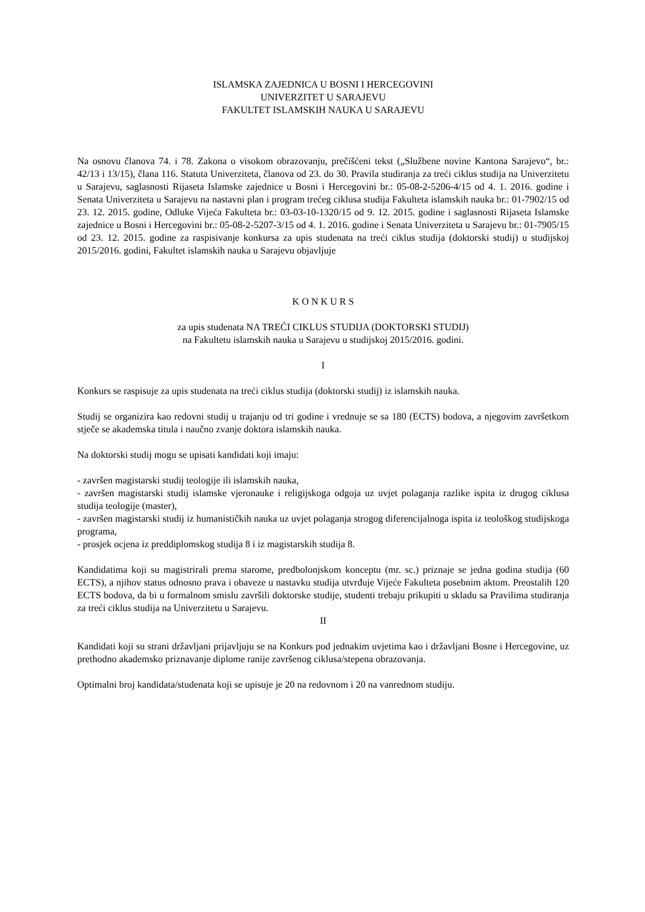ISLAMSKA ZAJEDNICA U BOSNI I HERCEGOVINI
UNIVERZITET U SARAJEVU
FAKULTET ISLAMSKIH NAUKA U SARAJEVU
Na osnovu članova 74. i 78. Zakona o visokom obrazovanju, prečišćeni tekst („Službene novine Kantona Sarajevo“, br.: 42/13 i 13/15), člana 116. Statuta Univerziteta, članova od 23. do 30. Pravila studiranja za treći ciklus studija na Univerzitetu u Sarajevu, saglasnosti Rijaseta Islamske zajednice u Bosni i Hercegovini br.: 05-08-2-5206-4/15 od 4. 1. 2016. godine i Senata Univerziteta u Sarajevu na nastavni plan i program trećeg ciklusa studija Fakulteta islamskih nauka br.: 01-7902/15 od 23. 12. 2015. godine, Odluke Vijeća Fakulteta br.: 03-03-10-1320/15 od 9. 12. 2015. godine i saglasnosti Rijaseta Islamske zajednice u Bosni i Hercegovini br.: 05-08-2-5207-3/15 od 4. 1. 2016. godine i Senata Univerziteta u Sarajevu br.: 01-7905/15 od 23. 12. 2015. godine za raspisivanje konkursa za upis studenata na treći ciklus studija (doktorski studij) u studijskoj 2015/2016. godini, Fakultet islamskih nauka u Sarajevu objavljuje
K O N K U R S
za upis studenata NA TREĆI CIKLUS STUDIJA (DOKTORSKI STUDIJ)
na Fakultetu islamskih nauka u Sarajevu u studijskoj 2015/2016. godini.
I
Konkurs se raspisuje za upis studenata na treći ciklus studija (doktorski studij) iz islamskih nauka.
Studij se organizira kao redovni studij u trajanju od tri godine i vrednuje se sa 180 (ECTS) bodova, a njegovim završetkom stječe se akademska titula i naučno zvanje doktora islamskih nauka.
Na doktorski studij mogu se upisati kandidati koji imaju:
- završen magistarski studij teologije ili islamskih nauka,
- završen magistarski studij islamske vjeronauke i religijskoga odgoja uz uvjet polaganja razlike ispita iz drugog ciklusa studija teologije (master),
- završen magistarski studij iz humanističkih nauka uz uvjet polaganja strogog diferencijalnoga ispita iz teološkog studijskoga programa,
- prosjek ocjena iz preddiplomskog studija 8 i iz magistarskih studija 8.
Kandidatima koji su magistrirali prema starome, predbolonjskom konceptu (mr. sc.) priznaje se jedna godina studija (60 ECTS), a njihov status odnosno prava i obaveze u nastavku studija utvrđuje Vijeće Fakulteta posebnim aktom. Preostalih 120 ECTS bodova, da bi u formalnom smislu završili doktorske studije, studenti trebaju prikupiti u skladu sa Pravilima studiranja za treći ciklus studija na Univerzitetu u Sarajevu.
II
Kandidati koji su strani državljani prijavljuju se na Konkurs pod jednakim uvjetima kao i državljani Bosne i Hercegovine, uz prethodno akademsko priznavanje diplome ranije završenog ciklusa/stepena obrazovanja.
Optimalni broj kandidata/studenata koji se upisuje je 20 na redovnom i 20 na vanrednom studiju.